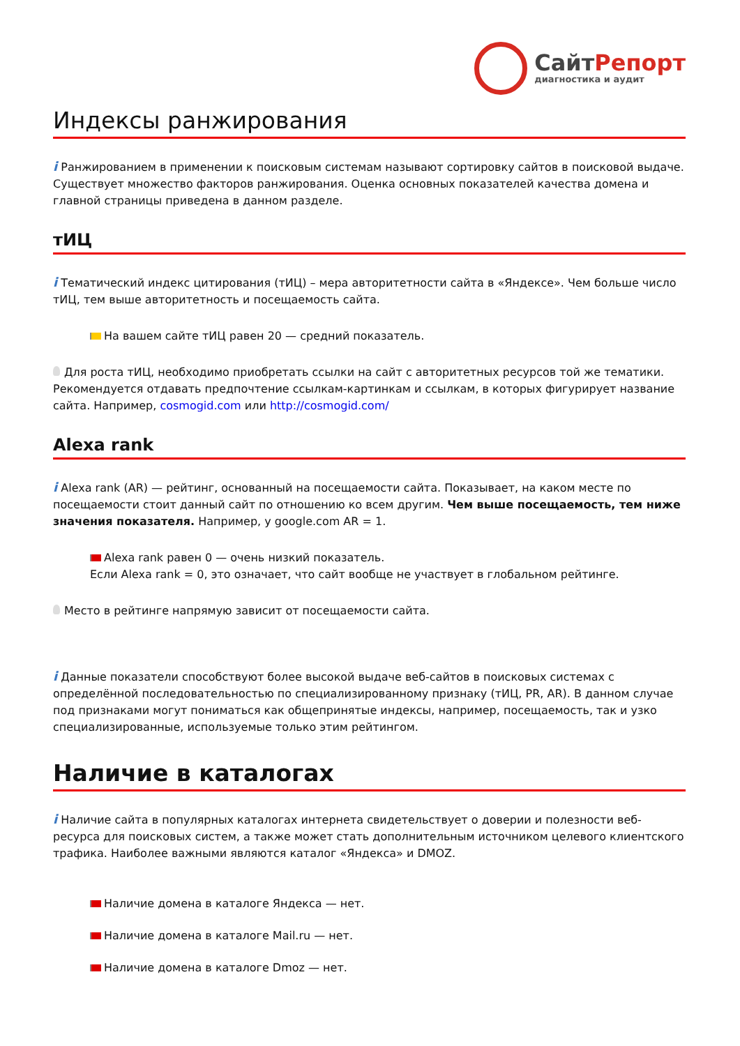СайтРепорт
диагностика и аудит
Индексы ранжирования
i Ранжированием в применении к поисковым системам называют сортировку сайтов в поисковой выдаче. Существует множество факторов ранжирования. Оценка основных показателей качества домена и главной страницы приведена в данном разделе.
тИЦ
i Тематический индекс цитирования (тИЦ) – мера авторитетности сайта в «Яндексе». Чем больше число тИЦ, тем выше авторитетность и посещаемость сайта.
На вашем сайте тИЦ равен 20 — средний показатель.
Для роста тИЦ, необходимо приобретать ссылки на сайт с авторитетных ресурсов той же тематики. Рекомендуется отдавать предпочтение ссылкам-картинкам и ссылкам, в которых фигурирует название сайта. Например, cosmogid.com или http://cosmogid.com/
Alexa rank
i Alexa rank (AR) — рейтинг, основанный на посещаемости сайта. Показывает, на каком месте по посещаемости стоит данный сайт по отношению ко всем другим. Чем выше посещаемость, тем ниже значения показателя. Например, у google.com AR = 1.
Alexa rank равен 0 — очень низкий показатель.
Если Alexa rank = 0, это означает, что сайт вообще не участвует в глобальном рейтинге.
Место в рейтинге напрямую зависит от посещаемости сайта.
i Данные показатели способствуют более высокой выдаче веб-сайтов в поисковых системах с определённой последовательностью по специализированному признаку (тИЦ, PR, AR). В данном случае под признаками могут пониматься как общепринятые индексы, например, посещаемость, так и узко специализированные, используемые только этим рейтингом.
Наличие в каталогах
i Наличие сайта в популярных каталогах интернета свидетельствует о доверии и полезности веб-ресурса для поисковых систем, а также может стать дополнительным источником целевого клиентского трафика. Наиболее важными являются каталог «Яндекса» и DMOZ.
Наличие домена в каталоге Яндекса — нет.
Наличие домена в каталоге Mail.ru — нет.
Наличие домена в каталоге Dmoz — нет.